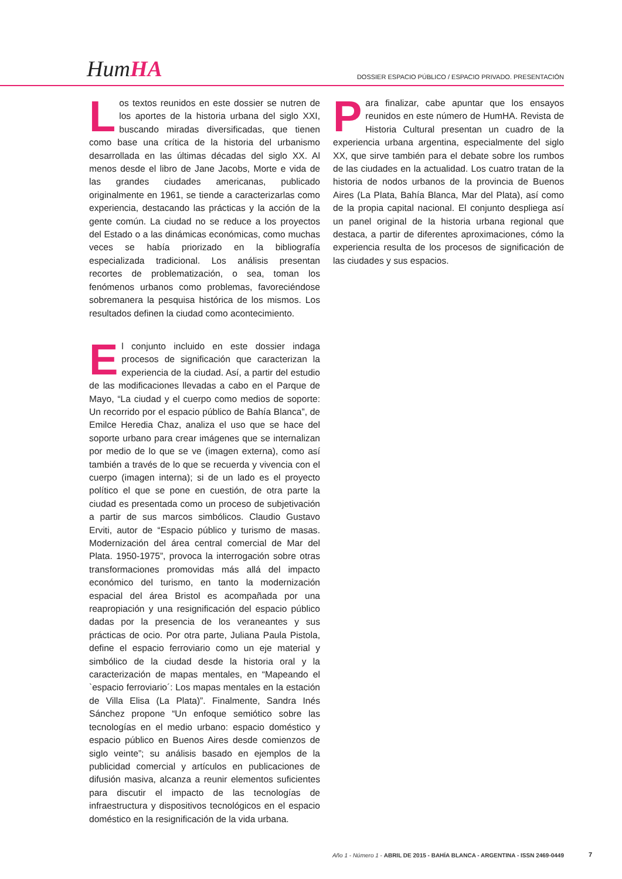HumHA
DOSSIER ESPACIO PÚBLICO / ESPACIO PRIVADO. PRESENTACIÓN
Los textos reunidos en este dossier se nutren de los aportes de la historia urbana del siglo XXI, buscando miradas diversificadas, que tienen como base una crítica de la historia del urbanismo desarrollada en las últimas décadas del siglo XX. Al menos desde el libro de Jane Jacobs, Morte e vida de las grandes ciudades americanas, publicado originalmente en 1961, se tiende a caracterizarlas como experiencia, destacando las prácticas y la acción de la gente común. La ciudad no se reduce a los proyectos del Estado o a las dinámicas económicas, como muchas veces se había priorizado en la bibliografía especializada tradicional. Los análisis presentan recortes de problematización, o sea, toman los fenómenos urbanos como problemas, favoreciéndose sobremanera la pesquisa histórica de los mismos. Los resultados definen la ciudad como acontecimiento.
El conjunto incluido en este dossier indaga procesos de significación que caracterizan la experiencia de la ciudad. Así, a partir del estudio de las modificaciones llevadas a cabo en el Parque de Mayo, “La ciudad y el cuerpo como medios de soporte: Un recorrido por el espacio público de Bahía Blanca”, de Emilce Heredia Chaz, analiza el uso que se hace del soporte urbano para crear imágenes que se internalizan por medio de lo que se ve (imagen externa), como así también a través de lo que se recuerda y vivencia con el cuerpo (imagen interna); si de un lado es el proyecto político el que se pone en cuestión, de otra parte la ciudad es presentada como un proceso de subjetivación a partir de sus marcos simbólicos. Claudio Gustavo Erviti, autor de “Espacio público y turismo de masas. Modernización del área central comercial de Mar del Plata. 1950-1975”, provoca la interrogación sobre otras transformaciones promovidas más allá del impacto económico del turismo, en tanto la modernización espacial del área Bristol es acompañada por una reapropiación y una resignificación del espacio público dadas por la presencia de los veraneantes y sus prácticas de ocio. Por otra parte, Juliana Paula Pistola, define el espacio ferroviario como un eje material y simbólico de la ciudad desde la historia oral y la caracterización de mapas mentales, en “Mapeando el `espacio ferroviario´: Los mapas mentales en la estación de Villa Elisa (La Plata)”. Finalmente, Sandra Inés Sánchez propone “Un enfoque semiótico sobre las tecnologías en el medio urbano: espacio doméstico y espacio público en Buenos Aires desde comienzos de siglo veinte”; su análisis basado en ejemplos de la publicidad comercial y artículos en publicaciones de difusión masiva, alcanza a reunir elementos suficientes para discutir el impacto de las tecnologías de infraestructura y dispositivos tecnológicos en el espacio doméstico en la resignificación de la vida urbana.
Para finalizar, cabe apuntar que los ensayos reunidos en este número de HumHA. Revista de Historia Cultural presentan un cuadro de la experiencia urbana argentina, especialmente del siglo XX, que sirve también para el debate sobre los rumbos de las ciudades en la actualidad. Los cuatro tratan de la historia de nodos urbanos de la provincia de Buenos Aires (La Plata, Bahía Blanca, Mar del Plata), así como de la propia capital nacional. El conjunto despliega así un panel original de la historia urbana regional que destaca, a partir de diferentes aproximaciones, cómo la experiencia resulta de los procesos de significación de las ciudades y sus espacios.
Año 1 - Número 1 - ABRIL DE 2015 - BAHÍA BLANCA - ARGENTINA - ISSN 2469-0449
7